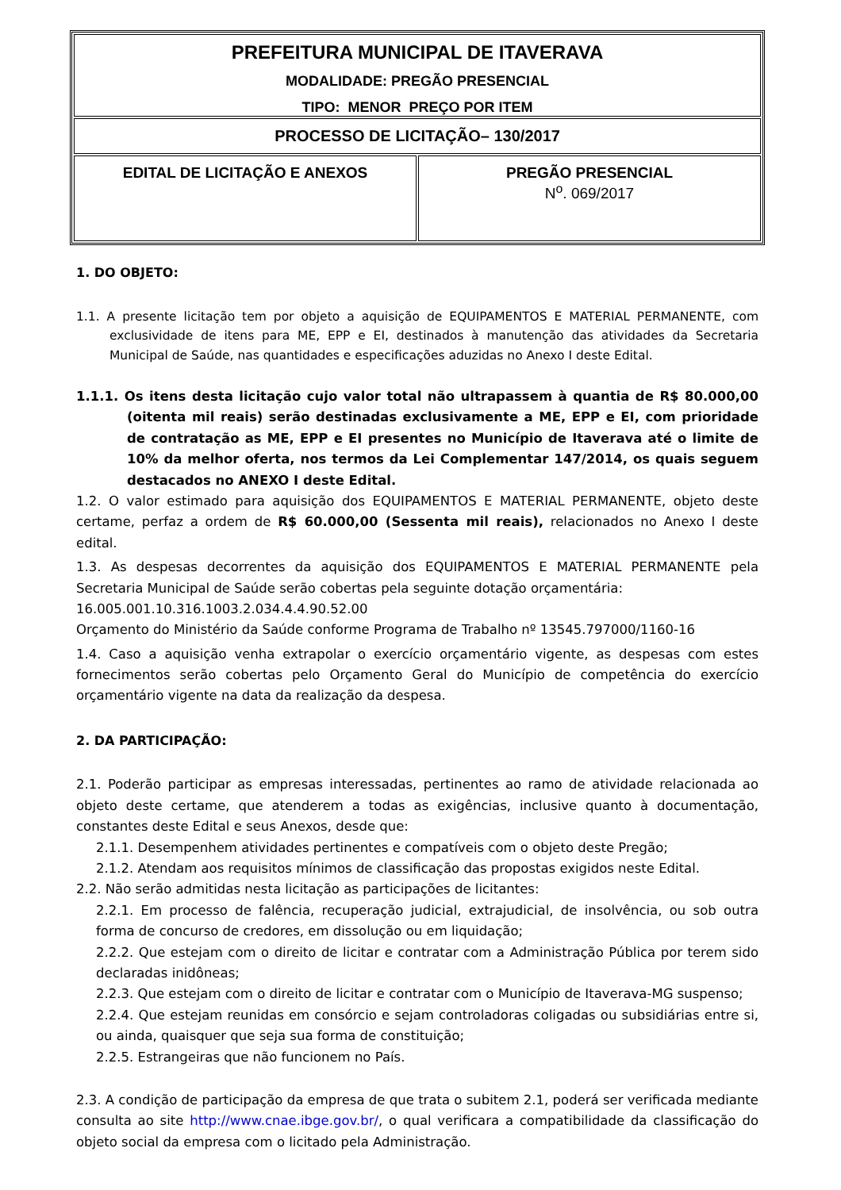| PREFEITURA MUNICIPAL DE ITAVERAVA MODALIDADE: PREGÃO PRESENCIAL TIPO: MENOR PREÇO POR ITEM | |
| PROCESSO DE LICITAÇÃO– 130/2017 | |
| EDITAL DE LICITAÇÃO E ANEXOS | PREGÃO PRESENCIAL N<sup>o</sup>. 069/2017 |
1. DO OBJETO:
1.1. A presente licitação tem por objeto a aquisição de EQUIPAMENTOS E MATERIAL PERMANENTE, com exclusividade de itens para ME, EPP e EI, destinados à manutenção das atividades da Secretaria Municipal de Saúde, nas quantidades e especificações aduzidas no Anexo I deste Edital.
1.1.1. Os itens desta licitação cujo valor total não ultrapassem à quantia de R$ 80.000,00 (oitenta mil reais) serão destinadas exclusivamente a ME, EPP e EI, com prioridade de contratação as ME, EPP e EI presentes no Município de Itaverava até o limite de 10% da melhor oferta, nos termos da Lei Complementar 147/2014, os quais seguem destacados no ANEXO I deste Edital.
1.2. O valor estimado para aquisição dos EQUIPAMENTOS E MATERIAL PERMANENTE, objeto deste certame, perfaz a ordem de R$ 60.000,00 (Sessenta mil reais), relacionados no Anexo I deste edital.
1.3. As despesas decorrentes da aquisição dos EQUIPAMENTOS E MATERIAL PERMANENTE pela Secretaria Municipal de Saúde serão cobertas pela seguinte dotação orçamentária:
16.005.001.10.316.1003.2.034.4.4.90.52.00
Orçamento do Ministério da Saúde conforme Programa de Trabalho nº 13545.797000/1160-16
1.4. Caso a aquisição venha extrapolar o exercício orçamentário vigente, as despesas com estes fornecimentos serão cobertas pelo Orçamento Geral do Município de competência do exercício orçamentário vigente na data da realização da despesa.
2. DA PARTICIPAÇÃO:
2.1. Poderão participar as empresas interessadas, pertinentes ao ramo de atividade relacionada ao objeto deste certame, que atenderem a todas as exigências, inclusive quanto à documentação, constantes deste Edital e seus Anexos, desde que:
2.1.1. Desempenhem atividades pertinentes e compatíveis com o objeto deste Pregão;
2.1.2. Atendam aos requisitos mínimos de classificação das propostas exigidos neste Edital.
2.2. Não serão admitidas nesta licitação as participações de licitantes:
2.2.1. Em processo de falência, recuperação judicial, extrajudicial, de insolvência, ou sob outra forma de concurso de credores, em dissolução ou em liquidação;
2.2.2. Que estejam com o direito de licitar e contratar com a Administração Pública por terem sido declaradas inidôneas;
2.2.3. Que estejam com o direito de licitar e contratar com o Município de Itaverava-MG suspenso;
2.2.4. Que estejam reunidas em consórcio e sejam controladoras coligadas ou subsidiárias entre si, ou ainda, quaisquer que seja sua forma de constituição;
2.2.5. Estrangeiras que não funcionem no País.
2.3. A condição de participação da empresa de que trata o subitem 2.1, poderá ser verificada mediante consulta ao site http://www.cnae.ibge.gov.br/, o qual verificara a compatibilidade da classificação do objeto social da empresa com o licitado pela Administração.